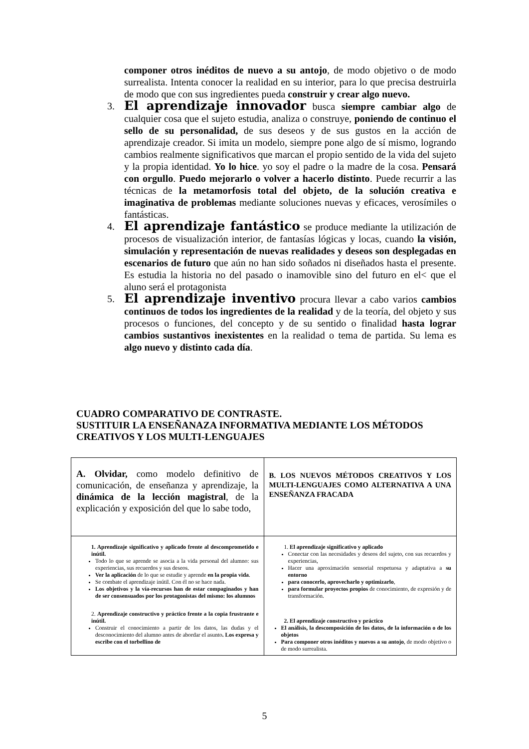componer otros inéditos de nuevo a su antojo, de modo objetivo o de modo surrealista. Intenta conocer la realidad en su interior, para lo que precisa destruirla de modo que con sus ingredientes pueda construir y crear algo nuevo.
3. El aprendizaje innovador busca siempre cambiar algo de cualquier cosa que el sujeto estudia, analiza o construye, poniendo de continuo el sello de su personalidad, de sus deseos y de sus gustos en la acción de aprendizaje creador. Si imita un modelo, siempre pone algo de sí mismo, logrando cambios realmente significativos que marcan el propio sentido de la vida del sujeto y la propia identidad. Yo lo hice. yo soy el padre o la madre de la cosa. Pensará con orgullo. Puedo mejorarlo o volver a hacerlo distinto. Puede recurrir a las técnicas de la metamorfosis total del objeto, de la solución creativa e imaginativa de problemas mediante soluciones nuevas y eficaces, verosímiles o fantásticas.
4. El aprendizaje fantástico se produce mediante la utilización de procesos de visualización interior, de fantasías lógicas y locas, cuando la visión, simulación y representación de nuevas realidades y deseos son desplegadas en escenarios de futuro que aún no han sido soñados ni diseñados hasta el presente. Es estudia la historia no del pasado o inamovible sino del futuro en el< que el aluno será el protagonista
5. El aprendizaje inventivo procura llevar a cabo varios cambios continuos de todos los ingredientes de la realidad y de la teoría, del objeto y sus procesos o funciones, del concepto y de su sentido o finalidad hasta lograr cambios sustantivos inexistentes en la realidad o tema de partida. Su lema es algo nuevo y distinto cada día.
CUADRO COMPARATIVO DE CONTRASTE.
SUSTITUIR LA ENSEÑANAZA INFORMATIVA MEDIANTE LOS MÉTODOS CREATIVOS Y LOS MULTI-LENGUAJES
| A. Olvidar, como modelo definitivo de comunicación, de enseñanza y aprendizaje, la dinámica de la lección magistral , de la explicación y exposición del que lo sabe todo, | B. LOS NUEVOS MÉTODOS CREATIVOS Y LOS MULTI-LENGUAJES COMO ALTERNATIVA A UNA ENSEÑANZA FRACADA |
| 1. Aprendizaje significativo y aplicado frente al descomprometido e inútil. Todo lo que se aprende se asocia a la vida personal del alumno: sus experiencias, sus recuerdos y sus deseos. Ver la aplicación de lo que se estudie y aprende en la propia vida . Se combate el aprendizaje inútil. Con él no se hace nada. Los objetivos y la vía-recursos han de estar compaginados y han de ser consensuados por los protagonistas del mismo: los alumnos 2. Aprendizaje constructivo y práctico frente a la copia frustrante e inútil. Construir el conocimiento a partir de los datos, las dudas y el desconocimiento del alumno antes de abordar el asunto . Los expresa y escribe con el torbellino de | 1. El aprendizaje significativo y aplicado Conectar con las necesidades y deseos del sujeto, con sus recuerdos y experiencias, Hacer una aproximación sensorial respetuosa y adaptativa a su entorno para conocerlo, aprovecharlo y optimizarlo , para formular proyectos propios de conocimiento, de expresión y de transformación. 2. El aprendizaje constructivo y práctico El análisis, la descomposición de los datos, de la información o de los objetos Para componer otros inéditos y nuevos a su antojo , de modo objetivo o de modo surrealista. |
5